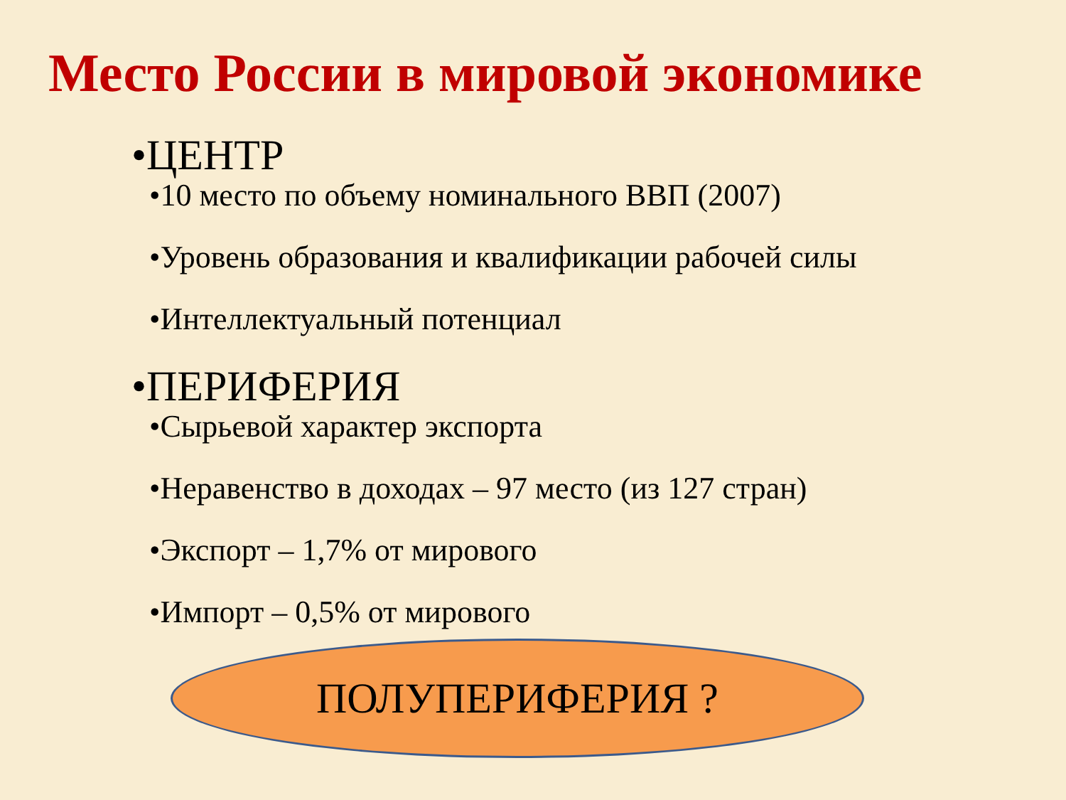Место России в мировой экономике
•ЦЕНТР
•10 место по объему номинального ВВП (2007)
•Уровень образования и квалификации рабочей силы
•Интеллектуальный потенциал
•ПЕРИФЕРИЯ
•Сырьевой характер экспорта
•Неравенство в доходах – 97 место (из 127 стран)
•Экспорт – 1,7% от мирового
•Импорт – 0,5% от мирового
ПОЛУПЕРИФЕРИЯ ?